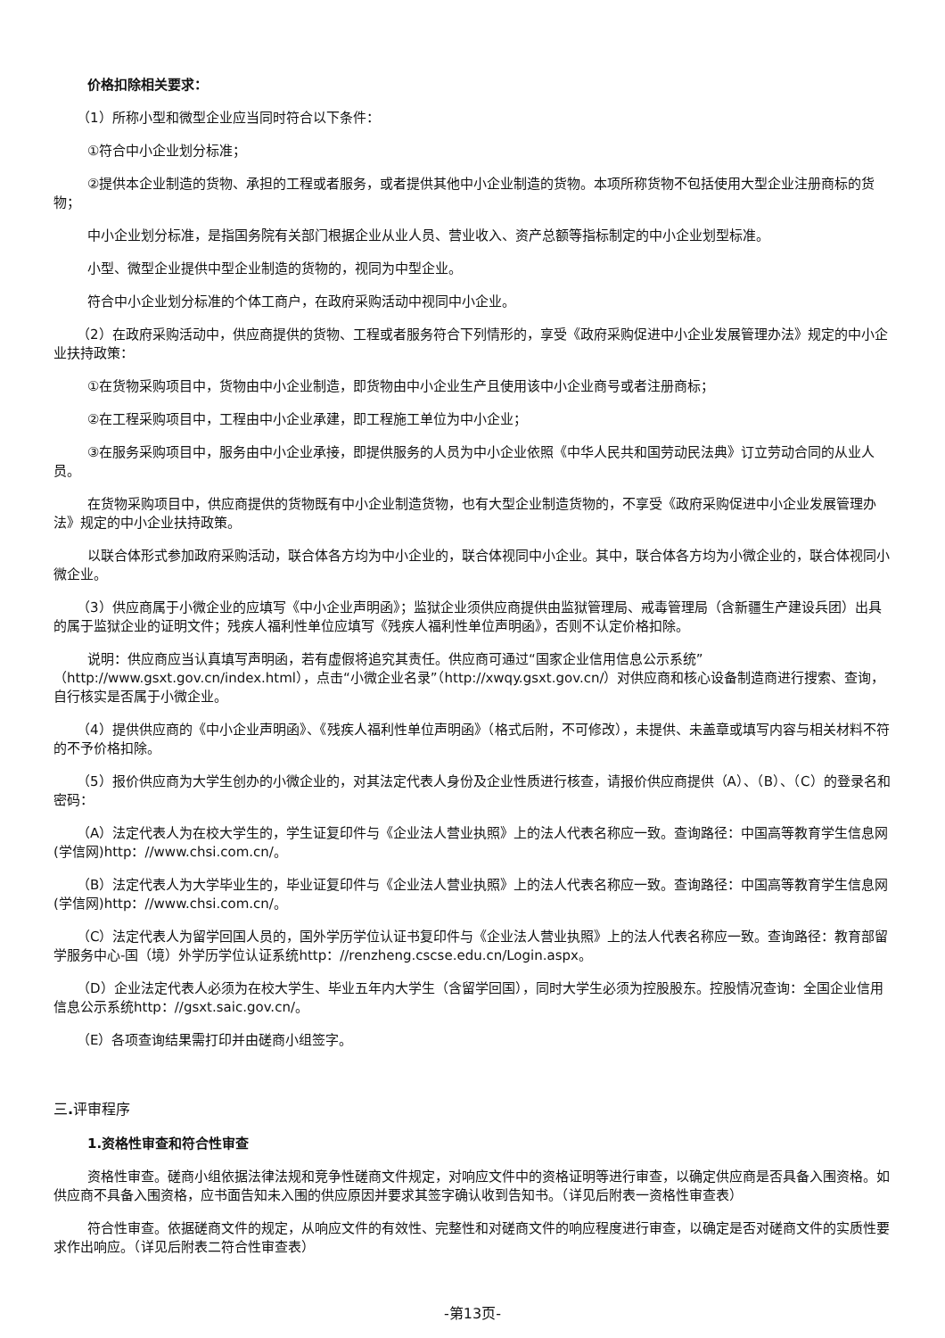价格扣除相关要求：
（1）所称小型和微型企业应当同时符合以下条件：
①符合中小企业划分标准；
②提供本企业制造的货物、承担的工程或者服务，或者提供其他中小企业制造的货物。本项所称货物不包括使用大型企业注册商标的货物；
中小企业划分标准，是指国务院有关部门根据企业从业人员、营业收入、资产总额等指标制定的中小企业划型标准。
小型、微型企业提供中型企业制造的货物的，视同为中型企业。
符合中小企业划分标准的个体工商户，在政府采购活动中视同中小企业。
（2）在政府采购活动中，供应商提供的货物、工程或者服务符合下列情形的，享受《政府采购促进中小企业发展管理办法》规定的中小企业扶持政策：
①在货物采购项目中，货物由中小企业制造，即货物由中小企业生产且使用该中小企业商号或者注册商标；
②在工程采购项目中，工程由中小企业承建，即工程施工单位为中小企业；
③在服务采购项目中，服务由中小企业承接，即提供服务的人员为中小企业依照《中华人民共和国劳动民法典》订立劳动合同的从业人员。
在货物采购项目中，供应商提供的货物既有中小企业制造货物，也有大型企业制造货物的，不享受《政府采购促进中小企业发展管理办法》规定的中小企业扶持政策。
以联合体形式参加政府采购活动，联合体各方均为中小企业的，联合体视同中小企业。其中，联合体各方均为小微企业的，联合体视同小微企业。
（3）供应商属于小微企业的应填写《中小企业声明函》；监狱企业须供应商提供由监狱管理局、戒毒管理局（含新疆生产建设兵团）出具的属于监狱企业的证明文件；残疾人福利性单位应填写《残疾人福利性单位声明函》，否则不认定价格扣除。
说明：供应商应当认真填写声明函，若有虚假将追究其责任。供应商可通过“国家企业信用信息公示系统”（http://www.gsxt.gov.cn/index.html），点击“小微企业名录”（http://xwqy.gsxt.gov.cn/）对供应商和核心设备制造商进行搜索、查询，自行核实是否属于小微企业。
（4）提供供应商的《中小企业声明函》、《残疾人福利性单位声明函》（格式后附，不可修改），未提供、未盖章或填写内容与相关材料不符的不予价格扣除。
（5）报价供应商为大学生创办的小微企业的，对其法定代表人身份及企业性质进行核查，请报价供应商提供（A）、（B）、（C）的登录名和密码：
（A）法定代表人为在校大学生的，学生证复印件与《企业法人营业执照》上的法人代表名称应一致。查询路径：中国高等教育学生信息网(学信网)http：//www.chsi.com.cn/。
（B）法定代表人为大学毕业生的，毕业证复印件与《企业法人营业执照》上的法人代表名称应一致。查询路径：中国高等教育学生信息网(学信网)http：//www.chsi.com.cn/。
（C）法定代表人为留学回国人员的，国外学历学位认证书复印件与《企业法人营业执照》上的法人代表名称应一致。查询路径：教育部留学服务中心-国（境）外学历学位认证系统http：//renzheng.cscse.edu.cn/Login.aspx。
（D）企业法定代表人必须为在校大学生、毕业五年内大学生（含留学回国），同时大学生必须为控股股东。控股情况查询：全国企业信用信息公示系统http：//gsxt.saic.gov.cn/。
（E）各项查询结果需打印并由磋商小组签字。
三. 评审程序
1.资格性审查和符合性审查
资格性审查。磋商小组依据法律法规和竞争性磋商文件规定，对响应文件中的资格证明等进行审查，以确定供应商是否具备入围资格。如供应商不具备入围资格，应书面告知未入围的供应原因并要求其签字确认收到告知书。（详见后附表一资格性审查表）
符合性审查。依据磋商文件的规定，从响应文件的有效性、完整性和对磋商文件的响应程度进行审查，以确定是否对磋商文件的实质性要求作出响应。（详见后附表二符合性审查表）
-第13页-